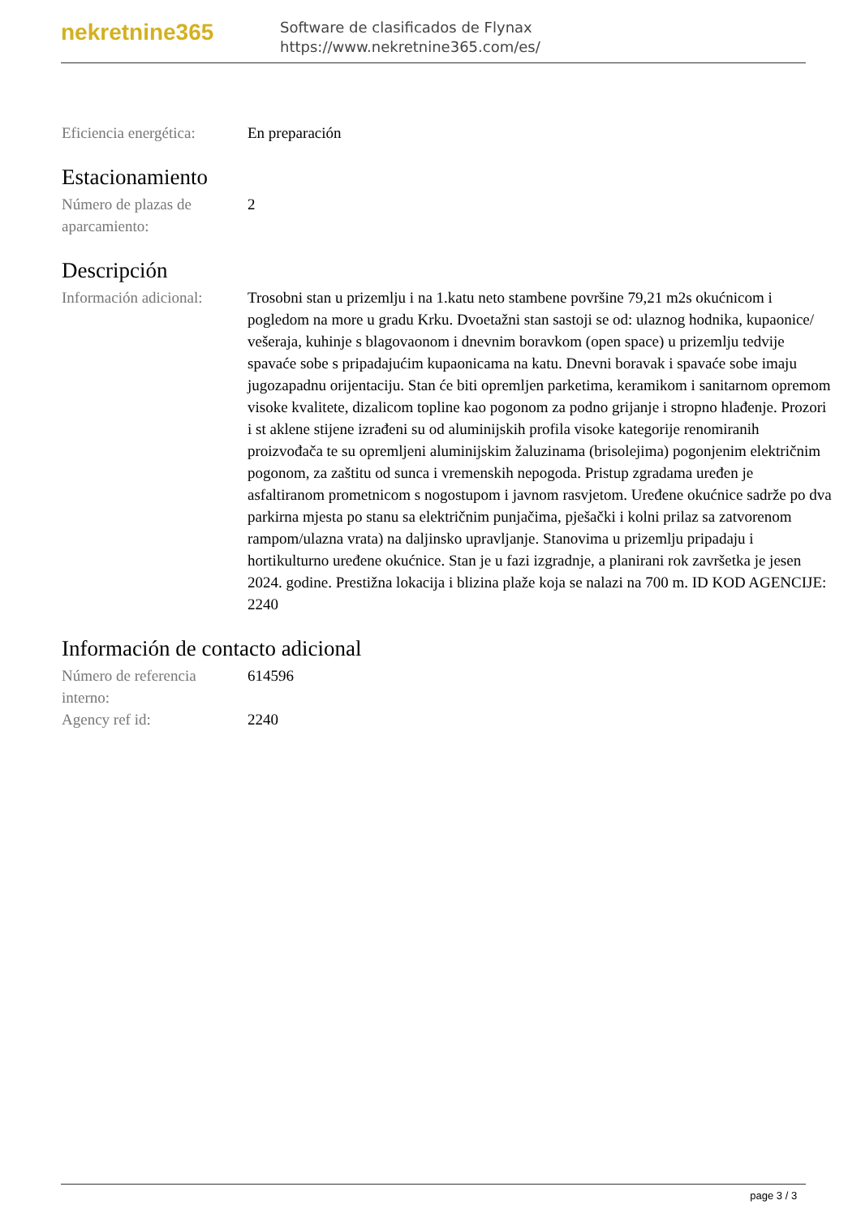nekretnine365
Software de clasificados de Flynax
https://www.nekretnine365.com/es/
| Eficiencia energética: | En preparación |
Estacionamiento
| Número de plazas de aparcamiento: | 2 |
Descripción
| Información adicional: | Trosobni stan u prizemlju i na 1.katu neto stambene površine 79,21 m2s okućnicom i pogledom na more u gradu Krku. Dvoetažni stan sastoji se od: ulaznog hodnika, kupaonice/ vešeraja, kuhinje s blagovaonom i dnevnim boravkom (open space) u prizemlju tedvije spavaće sobe s pripadajućim kupaonicama na katu. Dnevni boravak i spavaće sobe imaju jugozapadnu orijentaciju. Stan će biti opremljen parketima, keramikom i sanitarnom opremom visoke kvalitete, dizalicom topline kao pogonom za podno grijanje i stropno hlađenje. Prozori i st aklene stijene izrađeni su od aluminijskih profila visoke kategorije renomiranih proizvođača te su opremljeni aluminijskim žaluzinama (brisolejima) pogonjenim električnim pogonom, za zaštitu od sunca i vremenskih nepogoda. Pristup zgradama uređen je asfaltiranom prometnicom s nogostupom i javnom rasvjetom. Uređene okućnice sadrže po dva parkirna mjesta po stanu sa električnim punjačima, pješački i kolni prilaz sa zatvorenom rampom/ulazna vrata) na daljinsko upravljanje. Stanovima u prizemlju pripadaju i hortikulturno uređene okućnice. Stan je u fazi izgradnje, a planirani rok završetka je jesen 2024. godine. Prestižna lokacija i blizina plaže koja se nalazi na 700 m. ID KOD AGENCIJE: 2240 |
Información de contacto adicional
| Número de referencia interno: | 614596 |
| Agency ref id: | 2240 |
page 3 / 3